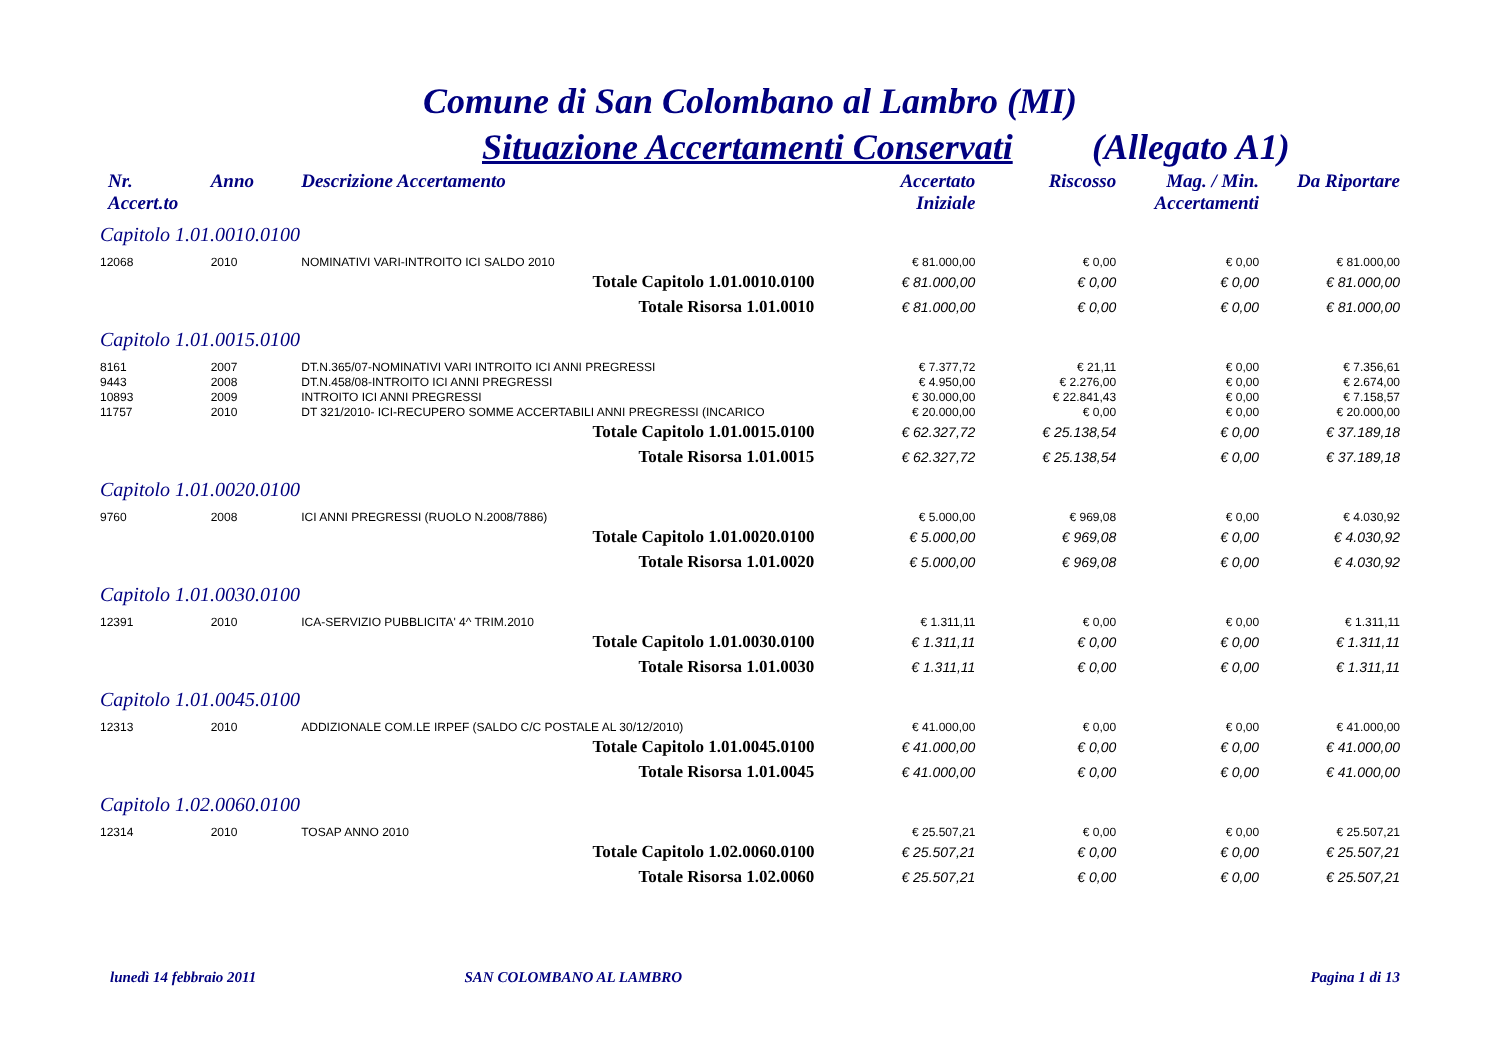Comune di San Colombano al Lambro (MI)
Situazione Accertamenti Conservati (Allegato A1)
| Nr. Accert.to | Anno | Descrizione Accertamento | Accertato Iniziale | Riscosso | Mag. / Min. Accertamenti | Da Riportare |
| --- | --- | --- | --- | --- | --- | --- |
| Capitolo 1.01.0010.0100 | | | | | | |
| 12068 | 2010 | NOMINATIVI VARI-INTROITO ICI SALDO 2010 | € 81.000,00 | € 0,00 | € 0,00 | € 81.000,00 |
| Totale Capitolo 1.01.0010.0100 | | | € 81.000,00 | € 0,00 | € 0,00 | € 81.000,00 |
| Totale Risorsa 1.01.0010 | | | € 81.000,00 | € 0,00 | € 0,00 | € 81.000,00 |
| Capitolo 1.01.0015.0100 | | | | | | |
| 8161 | 2007 | DT.N.365/07-NOMINATIVI VARI INTROITO ICI ANNI PREGRESSI | € 7.377,72 | € 21,11 | € 0,00 | € 7.356,61 |
| 9443 | 2008 | DT.N.458/08-INTROITO ICI ANNI PREGRESSI | € 4.950,00 | € 2.276,00 | € 0,00 | € 2.674,00 |
| 10893 | 2009 | INTROITO ICI ANNI PREGRESSI | € 30.000,00 | € 22.841,43 | € 0,00 | € 7.158,57 |
| 11757 | 2010 | DT 321/2010- ICI-RECUPERO SOMME ACCERTABILI ANNI PREGRESSI (INCARICO | € 20.000,00 | € 0,00 | € 0,00 | € 20.000,00 |
| Totale Capitolo 1.01.0015.0100 | | | € 62.327,72 | € 25.138,54 | € 0,00 | € 37.189,18 |
| Totale Risorsa 1.01.0015 | | | € 62.327,72 | € 25.138,54 | € 0,00 | € 37.189,18 |
| Capitolo 1.01.0020.0100 | | | | | | |
| 9760 | 2008 | ICI ANNI PREGRESSI (RUOLO N.2008/7886) | € 5.000,00 | € 969,08 | € 0,00 | € 4.030,92 |
| Totale Capitolo 1.01.0020.0100 | | | € 5.000,00 | € 969,08 | € 0,00 | € 4.030,92 |
| Totale Risorsa 1.01.0020 | | | € 5.000,00 | € 969,08 | € 0,00 | € 4.030,92 |
| Capitolo 1.01.0030.0100 | | | | | | |
| 12391 | 2010 | ICA-SERVIZIO PUBBLICITA' 4^ TRIM.2010 | € 1.311,11 | € 0,00 | € 0,00 | € 1.311,11 |
| Totale Capitolo 1.01.0030.0100 | | | € 1.311,11 | € 0,00 | € 0,00 | € 1.311,11 |
| Totale Risorsa 1.01.0030 | | | € 1.311,11 | € 0,00 | € 0,00 | € 1.311,11 |
| Capitolo 1.01.0045.0100 | | | | | | |
| 12313 | 2010 | ADDIZIONALE COM.LE IRPEF (SALDO C/C POSTALE AL 30/12/2010) | € 41.000,00 | € 0,00 | € 0,00 | € 41.000,00 |
| Totale Capitolo 1.01.0045.0100 | | | € 41.000,00 | € 0,00 | € 0,00 | € 41.000,00 |
| Totale Risorsa 1.01.0045 | | | € 41.000,00 | € 0,00 | € 0,00 | € 41.000,00 |
| Capitolo 1.02.0060.0100 | | | | | | |
| 12314 | 2010 | TOSAP ANNO 2010 | € 25.507,21 | € 0,00 | € 0,00 | € 25.507,21 |
| Totale Capitolo 1.02.0060.0100 | | | € 25.507,21 | € 0,00 | € 0,00 | € 25.507,21 |
| Totale Risorsa 1.02.0060 | | | € 25.507,21 | € 0,00 | € 0,00 | € 25.507,21 |
lunedì 14 febbraio 2011 SAN COLOMBANO AL LAMBRO Pagina 1 di 13